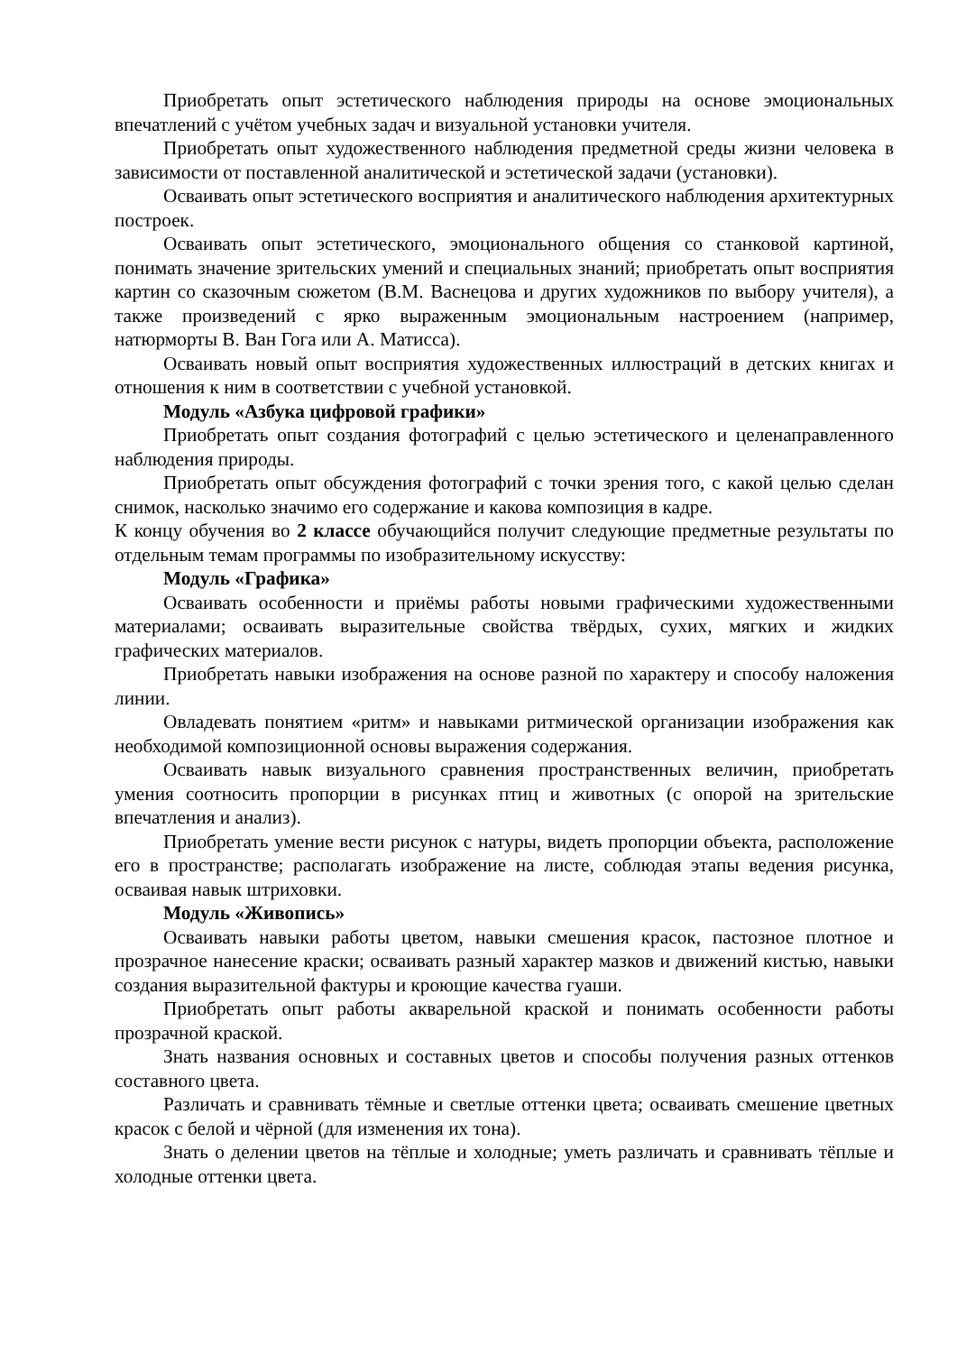Приобретать опыт эстетического наблюдения природы на основе эмоциональных впечатлений с учётом учебных задач и визуальной установки учителя.
Приобретать опыт художественного наблюдения предметной среды жизни человека в зависимости от поставленной аналитической и эстетической задачи (установки).
Осваивать опыт эстетического восприятия и аналитического наблюдения архитектурных построек.
Осваивать опыт эстетического, эмоционального общения со станковой картиной, понимать значение зрительских умений и специальных знаний; приобретать опыт восприятия картин со сказочным сюжетом (В.М. Васнецова и других художников по выбору учителя), а также произведений с ярко выраженным эмоциональным настроением (например, натюрморты В. Ван Гога или А. Матисса).
Осваивать новый опыт восприятия художественных иллюстраций в детских книгах и отношения к ним в соответствии с учебной установкой.
Модуль «Азбука цифровой графики»
Приобретать опыт создания фотографий с целью эстетического и целенаправленного наблюдения природы.
Приобретать опыт обсуждения фотографий с точки зрения того, с какой целью сделан снимок, насколько значимо его содержание и какова композиция в кадре.
К концу обучения во 2 классе обучающийся получит следующие предметные результаты по отдельным темам программы по изобразительному искусству:
Модуль «Графика»
Осваивать особенности и приёмы работы новыми графическими художественными материалами; осваивать выразительные свойства твёрдых, сухих, мягких и жидких графических материалов.
Приобретать навыки изображения на основе разной по характеру и способу наложения линии.
Овладевать понятием «ритм» и навыками ритмической организации изображения как необходимой композиционной основы выражения содержания.
Осваивать навык визуального сравнения пространственных величин, приобретать умения соотносить пропорции в рисунках птиц и животных (с опорой на зрительские впечатления и анализ).
Приобретать умение вести рисунок с натуры, видеть пропорции объекта, расположение его в пространстве; располагать изображение на листе, соблюдая этапы ведения рисунка, осваивая навык штриховки.
Модуль «Живопись»
Осваивать навыки работы цветом, навыки смешения красок, пастозное плотное и прозрачное нанесение краски; осваивать разный характер мазков и движений кистью, навыки создания выразительной фактуры и кроющие качества гуаши.
Приобретать опыт работы акварельной краской и понимать особенности работы прозрачной краской.
Знать названия основных и составных цветов и способы получения разных оттенков составного цвета.
Различать и сравнивать тёмные и светлые оттенки цвета; осваивать смешение цветных красок с белой и чёрной (для изменения их тона).
Знать о делении цветов на тёплые и холодные; уметь различать и сравнивать тёплые и холодные оттенки цвета.